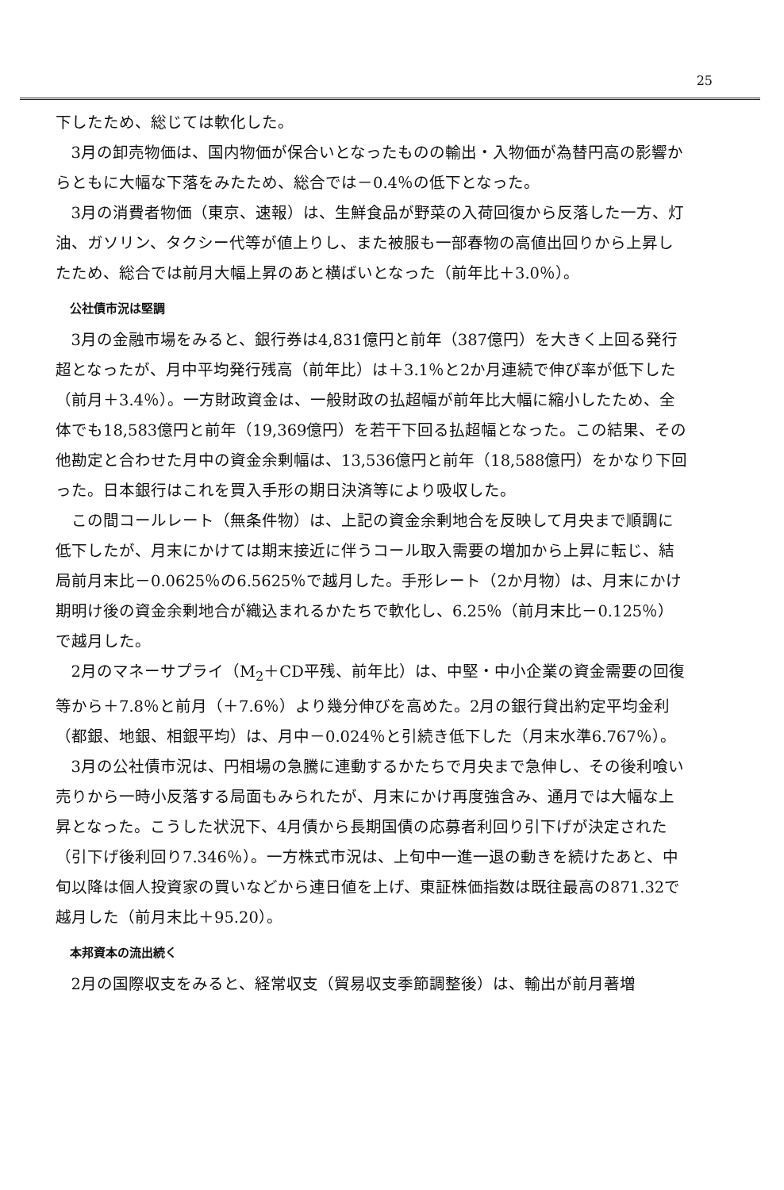25
下したため、総じては軟化した。
3月の卸売物価は、国内物価が保合いとなったものの輸出・入物価が為替円高の影響からともに大幅な下落をみたため、総合では－0.4％の低下となった。
3月の消費者物価（東京、速報）は、生鮮食品が野菜の入荷回復から反落した一方、灯油、ガソリン、タクシー代等が値上りし、また被服も一部春物の高値出回りから上昇したため、総合では前月大幅上昇のあと横ばいとなった（前年比＋3.0％）。
公社債市況は堅調
3月の金融市場をみると、銀行券は4,831億円と前年（387億円）を大きく上回る発行超となったが、月中平均発行残高（前年比）は＋3.1％と2か月連続で伸び率が低下した（前月＋3.4％）。一方財政資金は、一般財政の払超幅が前年比大幅に縮小したため、全体でも18,583億円と前年（19,369億円）を若干下回る払超幅となった。この結果、その他勘定と合わせた月中の資金余剰幅は、13,536億円と前年（18,588億円）をかなり下回った。日本銀行はこれを買入手形の期日決済等により吸収した。
この間コールレート（無条件物）は、上記の資金余剰地合を反映して月央まで順調に低下したが、月末にかけては期末接近に伴うコール取入需要の増加から上昇に転じ、結局前月末比－0.0625％の6.5625％で越月した。手形レート（2か月物）は、月末にかけ期明け後の資金余剰地合が織込まれるかたちで軟化し、6.25％（前月末比－0.125％）で越月した。
2月のマネーサプライ（M<sub>2</sub>＋CD平残、前年比）は、中堅・中小企業の資金需要の回復等から＋7.8％と前月（＋7.6％）より幾分伸びを高めた。2月の銀行貸出約定平均金利（都銀、地銀、相銀平均）は、月中－0.024％と引続き低下した（月末水準6.767％）。
3月の公社債市況は、円相場の急騰に連動するかたちで月央まで急伸し、その後利喰い売りから一時小反落する局面もみられたが、月末にかけ再度強含み、通月では大幅な上昇となった。こうした状況下、4月債から長期国債の応募者利回り引下げが決定された（引下げ後利回り7.346％）。一方株式市況は、上旬中一進一退の動きを続けたあと、中旬以降は個人投資家の買いなどから連日値を上げ、東証株価指数は既往最高の871.32で越月した（前月末比＋95.20）。
本邦資本の流出続く
2月の国際収支をみると、経常収支（貿易収支季節調整後）は、輸出が前月著増